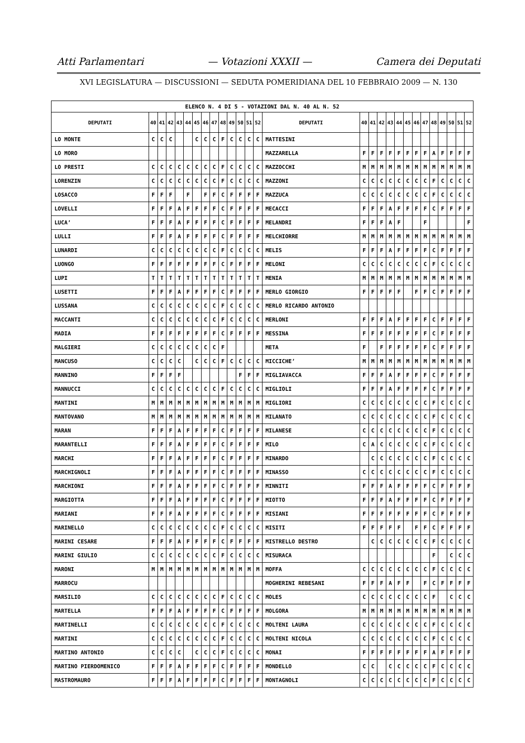Atti Parlamentari — Votazioni XXXII — Camera dei Deputati
XVI LEGISLATURA — DISCUSSIONI — SEDUTA POMERIDIANA DEL 10 FEBBRAIO 2009 — N. 130
| ELENCO N. 4 DI 5 - VOTAZIONI DAL N. 40 AL N. 52 | | | | | | | | | | | | | | | | | | | | | | | | | | | |
| DEPUTATI | 40 | 41 | 42 | 43 | 44 | 45 | 46 | 47 | 48 | 49 | 50 | 51 | 52 | DEPUTATI | 40 | 41 | 42 | 43 | 44 | 45 | 46 | 47 | 48 | 49 | 50 | 51 | 52 |
| LO MONTE | C | C | C | | | C | C | C | F | C | C | C | C | MATTESINI | | | | | | | | | | | | | |
| LO MORO | | | | | | | | | | | | | | MAZZARELLA | F | F | F | F | F | F | F | F | A | F | F | F | F |
| LO PRESTI | C | C | C | C | C | C | C | C | F | C | C | C | C | MAZZOCCHI | M | M | M | M | M | M | M | M | M | M | M | M | M |
| LORENZIN | C | C | C | C | C | C | C | C | F | C | C | C | C | MAZZONI | C | C | C | C | C | C | C | C | F | C | C | C | C |
| LOSACCO | F | F | F | | F | | F | F | C | F | F | F | F | MAZZUCA | C | C | C | C | C | C | C | C | F | C | C | C | C |
| LOVELLI | F | F | F | A | F | F | F | F | C | F | F | F | F | MECACCI | F | F | F | A | F | F | F | F | C | F | F | F | F |
| LUCA’ | F | F | F | A | F | F | F | F | C | F | F | F | F | MELANDRI | F | F | F | A | F | | | F | | | | | F |
| LULLI | F | F | F | A | F | F | F | F | C | F | F | F | F | MELCHIORRE | M | M | M | M | M | M | M | M | M | M | M | M | M |
| LUNARDI | C | C | C | C | C | C | C | C | F | C | C | C | C | MELIS | F | F | F | A | F | F | F | F | C | F | F | F | F |
| LUONGO | F | F | F | F | F | F | F | F | C | F | F | F | F | MELONI | C | C | C | C | C | C | C | C | F | C | C | C | C |
| LUPI | T | T | T | T | T | T | T | T | T | T | T | T | T | MENIA | M | M | M | M | M | M | M | M | M | M | M | M | M |
| LUSETTI | F | F | F | A | F | F | F | F | C | F | F | F | F | MERLO GIORGIO | F | F | F | F | F | | F | F | C | F | F | F | F |
| LUSSANA | C | C | C | C | C | C | C | C | F | C | C | C | C | MERLO RICARDO ANTONIO | | | | | | | | | | | | | |
| MACCANTI | C | C | C | C | C | C | C | C | F | C | C | C | C | MERLONI | F | F | F | A | F | F | F | F | C | F | F | F | F |
| MADIA | F | F | F | F | F | F | F | F | C | F | F | F | F | MESSINA | F | F | F | F | F | F | F | F | C | F | F | F | F |
| MALGIERI | C | C | C | C | C | C | C | C | F | | | | | META | F | | F | F | F | F | F | F | C | F | F | F | F |
| MANCUSO | C | C | C | C | | C | C | C | F | C | C | C | C | MICCICHE’ | M | M | M | M | M | M | M | M | M | M | M | M | M |
| MANNINO | F | F | F | F | | | | | | | F | F | F | MIGLIAVACCA | F | F | F | A | F | F | F | F | C | F | F | F | F |
| MANNUCCI | C | C | C | C | C | C | C | C | F | C | C | C | C | MIGLIOLI | F | F | F | A | F | F | F | F | C | F | F | F | F |
| MANTINI | M | M | M | M | M | M | M | M | M | M | M | M | M | MIGLIORI | C | C | C | C | C | C | C | C | F | C | C | C | C |
| MANTOVANO | M | M | M | M | M | M | M | M | M | M | M | M | M | MILANATO | C | C | C | C | C | C | C | C | F | C | C | C | C |
| MARAN | F | F | F | A | F | F | F | F | C | F | F | F | F | MILANESE | C | C | C | C | C | C | C | C | F | C | C | C | C |
| MARANTELLI | F | F | F | A | F | F | F | F | C | F | F | F | F | MILO | C | A | C | C | C | C | C | C | F | C | C | C | C |
| MARCHI | F | F | F | A | F | F | F | F | C | F | F | F | F | MINARDO | | C | C | C | C | C | C | C | F | C | C | C | C |
| MARCHIGNOLI | F | F | F | A | F | F | F | F | C | F | F | F | F | MINASSO | C | C | C | C | C | C | C | C | F | C | C | C | C |
| MARCHIONI | F | F | F | A | F | F | F | F | C | F | F | F | F | MINNITI | F | F | F | A | F | F | F | F | C | F | F | F | F |
| MARGIOTTA | F | F | F | A | F | F | F | F | C | F | F | F | F | MIOTTO | F | F | F | A | F | F | F | F | C | F | F | F | F |
| MARIANI | F | F | F | A | F | F | F | F | C | F | F | F | F | MISIANI | F | F | F | F | F | F | F | F | C | F | F | F | F |
| MARINELLO | C | C | C | C | C | C | C | C | F | C | C | C | C | MISITI | F | F | F | F | F | | F | F | C | F | F | F | F |
| MARINI CESARE | F | F | F | A | F | F | F | F | C | F | F | F | F | MISTRELLO DESTRO | | C | C | C | C | C | C | C | F | C | C | C | C |
| MARINI GIULIO | C | C | C | C | C | C | C | C | F | C | C | C | C | MISURACA | | | | | | | | | F | | C | C | C |
| MARONI | M | M | M | M | M | M | M | M | M | M | M | M | M | MOFFA | C | C | C | C | C | C | C | C | F | C | C | C | C |
| MARROCU | | | | | | | | | | | | | | MOGHERINI REBESANI | F | F | F | A | F | F | | F | C | F | F | F | F |
| MARSILIO | C | C | C | C | C | C | C | C | F | C | C | C | C | MOLES | C | C | C | C | C | C | C | C | F | | C | C | C |
| MARTELLA | F | F | F | A | F | F | F | F | C | F | F | F | F | MOLGORA | M | M | M | M | M | M | M | M | M | M | M | M | M |
| MARTINELLI | C | C | C | C | C | C | C | C | F | C | C | C | C | MOLTENI LAURA | C | C | C | C | C | C | C | C | F | C | C | C | C |
| MARTINI | C | C | C | C | C | C | C | C | F | C | C | C | C | MOLTENI NICOLA | C | C | C | C | C | C | C | C | F | C | C | C | C |
| MARTINO ANTONIO | C | C | C | C | | C | C | C | F | C | C | C | C | MONAI | F | F | F | F | F | F | F | F | A | F | F | F | F |
| MARTINO PIERDOMENICO | F | F | F | A | F | F | F | F | C | F | F | F | F | MONDELLO | C | C | | C | C | C | C | C | F | C | C | C | C |
| MASTROMAURO | F | F | F | A | F | F | F | F | C | F | F | F | F | MONTAGNOLI | C | C | C | C | C | C | C | C | F | C | C | C | C |